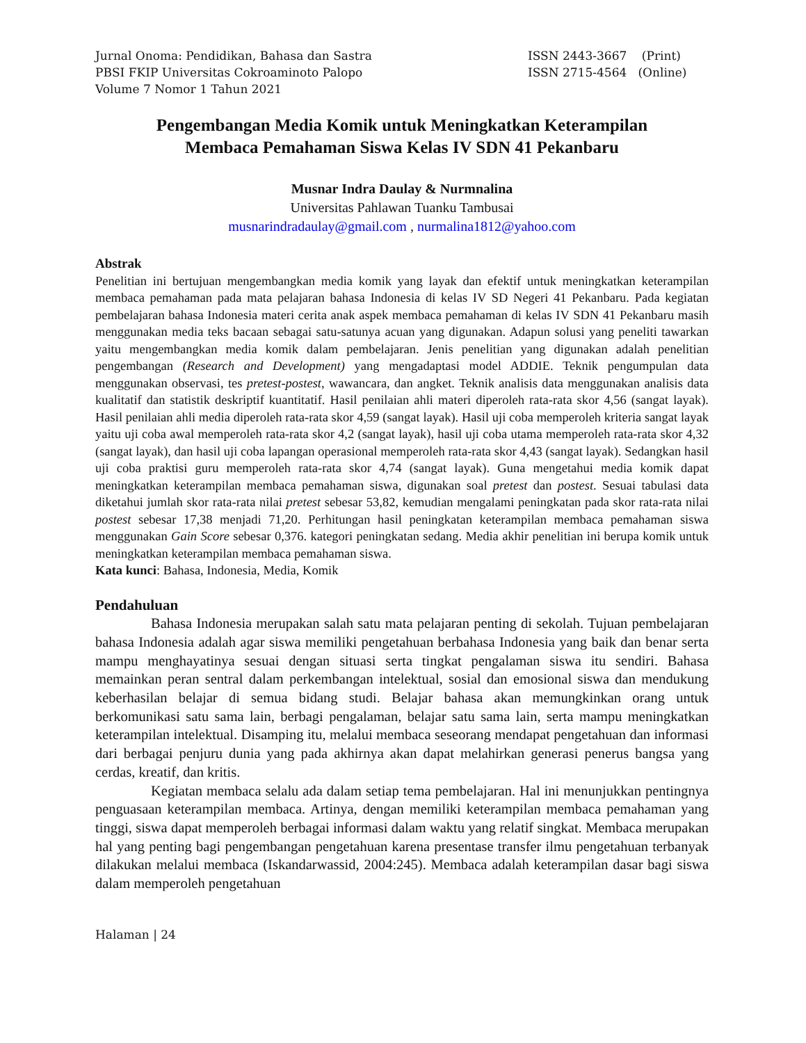Jurnal Onoma: Pendidikan, Bahasa dan Sastra
PBSI FKIP Universitas Cokroaminoto Palopo
Volume 7 Nomor 1 Tahun 2021
ISSN 2443-3667 (Print)
ISSN 2715-4564 (Online)
Pengembangan Media Komik untuk Meningkatkan Keterampilan
Membaca Pemahaman Siswa Kelas IV SDN 41 Pekanbaru
Musnar Indra Daulay & Nurmnalina
Universitas Pahlawan Tuanku Tambusai
musnarindradaulay@gmail.com , nurmalina1812@yahoo.com
Abstrak
Penelitian ini bertujuan mengembangkan media komik yang layak dan efektif untuk meningkatkan keterampilan membaca pemahaman pada mata pelajaran bahasa Indonesia di kelas IV SD Negeri 41 Pekanbaru. Pada kegiatan pembelajaran bahasa Indonesia materi cerita anak aspek membaca pemahaman di kelas IV SDN 41 Pekanbaru masih menggunakan media teks bacaan sebagai satu-satunya acuan yang digunakan. Adapun solusi yang peneliti tawarkan yaitu mengembangkan media komik dalam pembelajaran. Jenis penelitian yang digunakan adalah penelitian pengembangan (Research and Development) yang mengadaptasi model ADDIE. Teknik pengumpulan data menggunakan observasi, tes pretest-postest, wawancara, dan angket. Teknik analisis data menggunakan analisis data kualitatif dan statistik deskriptif kuantitatif. Hasil penilaian ahli materi diperoleh rata-rata skor 4,56 (sangat layak). Hasil penilaian ahli media diperoleh rata-rata skor 4,59 (sangat layak). Hasil uji coba memperoleh kriteria sangat layak yaitu uji coba awal memperoleh rata-rata skor 4,2 (sangat layak), hasil uji coba utama memperoleh rata-rata skor 4,32 (sangat layak), dan hasil uji coba lapangan operasional memperoleh rata-rata skor 4,43 (sangat layak). Sedangkan hasil uji coba praktisi guru memperoleh rata-rata skor 4,74 (sangat layak). Guna mengetahui media komik dapat meningkatkan keterampilan membaca pemahaman siswa, digunakan soal pretest dan postest. Sesuai tabulasi data diketahui jumlah skor rata-rata nilai pretest sebesar 53,82, kemudian mengalami peningkatan pada skor rata-rata nilai postest sebesar 17,38 menjadi 71,20. Perhitungan hasil peningkatan keterampilan membaca pemahaman siswa menggunakan Gain Score sebesar 0,376. kategori peningkatan sedang. Media akhir penelitian ini berupa komik untuk meningkatkan keterampilan membaca pemahaman siswa.
Kata kunci: Bahasa, Indonesia, Media, Komik
Pendahuluan
Bahasa Indonesia merupakan salah satu mata pelajaran penting di sekolah. Tujuan pembelajaran bahasa Indonesia adalah agar siswa memiliki pengetahuan berbahasa Indonesia yang baik dan benar serta mampu menghayatinya sesuai dengan situasi serta tingkat pengalaman siswa itu sendiri. Bahasa memainkan peran sentral dalam perkembangan intelektual, sosial dan emosional siswa dan mendukung keberhasilan belajar di semua bidang studi. Belajar bahasa akan memungkinkan orang untuk berkomunikasi satu sama lain, berbagi pengalaman, belajar satu sama lain, serta mampu meningkatkan keterampilan intelektual. Disamping itu, melalui membaca seseorang mendapat pengetahuan dan informasi dari berbagai penjuru dunia yang pada akhirnya akan dapat melahirkan generasi penerus bangsa yang cerdas, kreatif, dan kritis.
Kegiatan membaca selalu ada dalam setiap tema pembelajaran. Hal ini menunjukkan pentingnya penguasaan keterampilan membaca. Artinya, dengan memiliki keterampilan membaca pemahaman yang tinggi, siswa dapat memperoleh berbagai informasi dalam waktu yang relatif singkat. Membaca merupakan hal yang penting bagi pengembangan pengetahuan karena presentase transfer ilmu pengetahuan terbanyak dilakukan melalui membaca (Iskandarwassid, 2004:245). Membaca adalah keterampilan dasar bagi siswa dalam memperoleh pengetahuan
Halaman | 24